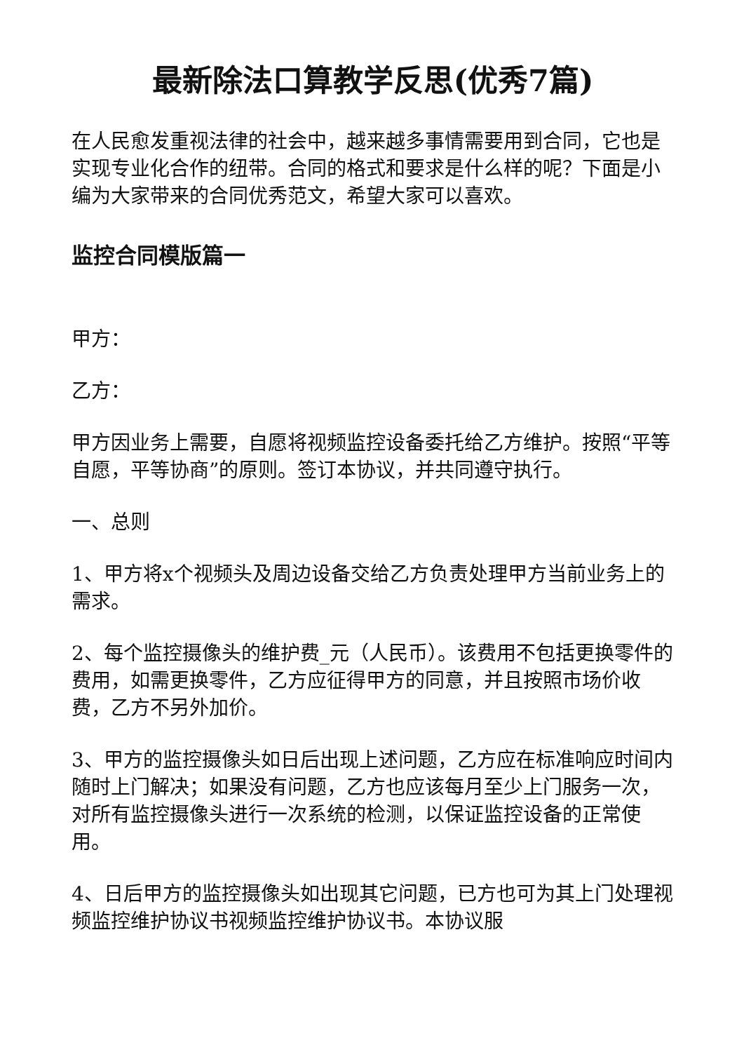最新除法口算教学反思(优秀7篇)
在人民愈发重视法律的社会中，越来越多事情需要用到合同，它也是实现专业化合作的纽带。合同的格式和要求是什么样的呢？下面是小编为大家带来的合同优秀范文，希望大家可以喜欢。
监控合同模版篇一
甲方：
乙方：
甲方因业务上需要，自愿将视频监控设备委托给乙方维护。按照“平等自愿，平等协商”的原则。签订本协议，并共同遵守执行。
一、总则
1、甲方将x个视频头及周边设备交给乙方负责处理甲方当前业务上的需求。
2、每个监控摄像头的维护费_元（人民币）。该费用不包括更换零件的费用，如需更换零件，乙方应征得甲方的同意，并且按照市场价收费，乙方不另外加价。
3、甲方的监控摄像头如日后出现上述问题，乙方应在标准响应时间内随时上门解决；如果没有问题，乙方也应该每月至少上门服务一次，对所有监控摄像头进行一次系统的检测，以保证监控设备的正常使用。
4、日后甲方的监控摄像头如出现其它问题，已方也可为其上门处理视频监控维护协议书视频监控维护协议书。本协议服